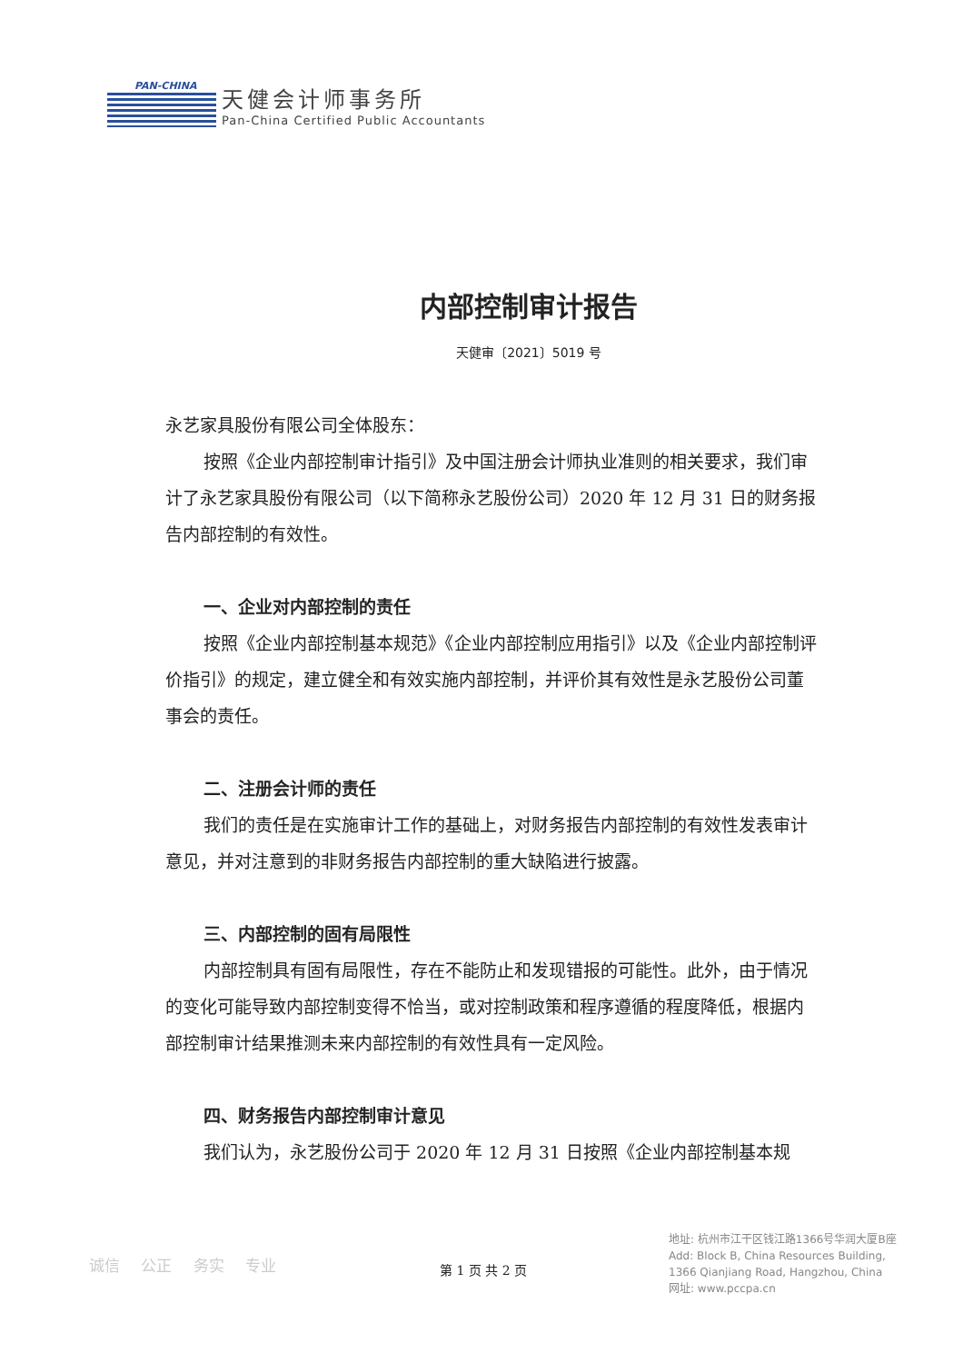PAN-CHINA
天健会计师事务所
Pan-China Certified Public Accountants
内部控制审计报告
天健审〔2021〕5019 号
永艺家具股份有限公司全体股东：
按照《企业内部控制审计指引》及中国注册会计师执业准则的相关要求，我们审计了永艺家具股份有限公司（以下简称永艺股份公司）2020 年 12 月 31 日的财务报告内部控制的有效性。
一、企业对内部控制的责任
按照《企业内部控制基本规范》《企业内部控制应用指引》以及《企业内部控制评价指引》的规定，建立健全和有效实施内部控制，并评价其有效性是永艺股份公司董事会的责任。
二、注册会计师的责任
我们的责任是在实施审计工作的基础上，对财务报告内部控制的有效性发表审计意见，并对注意到的非财务报告内部控制的重大缺陷进行披露。
三、内部控制的固有局限性
内部控制具有固有局限性，存在不能防止和发现错报的可能性。此外，由于情况的变化可能导致内部控制变得不恰当，或对控制政策和程序遵循的程度降低，根据内部控制审计结果推测未来内部控制的有效性具有一定风险。
四、财务报告内部控制审计意见
我们认为，永艺股份公司于 2020 年 12 月 31 日按照《企业内部控制基本规
诚信 公正 务实 专业 第 1 页 共 2 页
地址: 杭州市江干区钱江路1366号华润大厦B座
Add: Block B, China Resources Building,
1366 Qianjiang Road, Hangzhou, China
网址: www.pccpa.cn